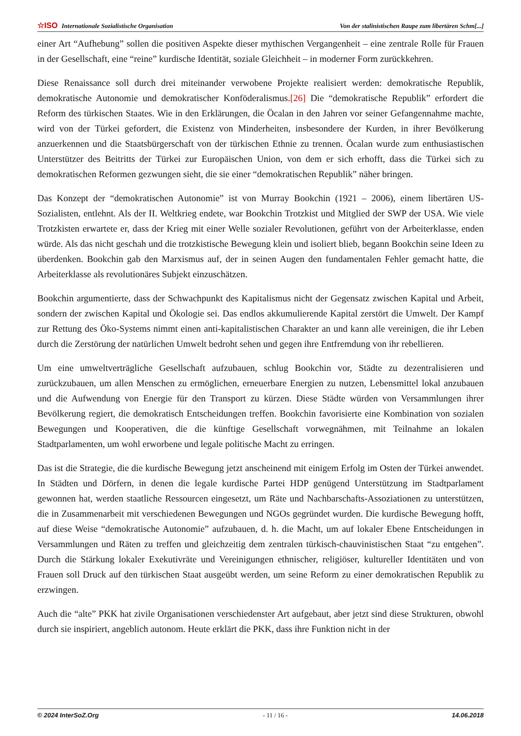☆ISO Internationale Sozialistische Organisation Von der stalinistischen Raupe zum libertären Schm[...]
einer Art “Aufhebung” sollen die positiven Aspekte dieser mythischen Vergangenheit – eine zentrale Rolle für Frauen in der Gesellschaft, eine “reine” kurdische Identität, soziale Gleichheit – in moderner Form zurückkehren.
Diese Renaissance soll durch drei miteinander verwobene Projekte realisiert werden: demokratische Republik, demokratische Autonomie und demokratischer Konföderalismus.[26] Die “demokratische Republik” erfordert die Reform des türkischen Staates. Wie in den Erklärungen, die Öcalan in den Jahren vor seiner Gefangennahme machte, wird von der Türkei gefordert, die Existenz von Minderheiten, insbesondere der Kurden, in ihrer Bevölkerung anzuerkennen und die Staatsbürgerschaft von der türkischen Ethnie zu trennen. Öcalan wurde zum enthusiastischen Unterstützer des Beitritts der Türkei zur Europäischen Union, von dem er sich erhofft, dass die Türkei sich zu demokratischen Reformen gezwungen sieht, die sie einer “demokratischen Republik” näher bringen.
Das Konzept der “demokratischen Autonomie” ist von Murray Bookchin (1921 – 2006), einem libertären US-Sozialisten, entlehnt. Als der II. Weltkrieg endete, war Bookchin Trotzkist und Mitglied der SWP der USA. Wie viele Trotzkisten erwartete er, dass der Krieg mit einer Welle sozialer Revolutionen, geführt von der Arbeiterklasse, enden würde. Als das nicht geschah und die trotzkistische Bewegung klein und isoliert blieb, begann Bookchin seine Ideen zu überdenken. Bookchin gab den Marxismus auf, der in seinen Augen den fundamentalen Fehler gemacht hatte, die Arbeiterklasse als revolutionäres Subjekt einzuschätzen.
Bookchin argumentierte, dass der Schwachpunkt des Kapitalismus nicht der Gegensatz zwischen Kapital und Arbeit, sondern der zwischen Kapital und Ökologie sei. Das endlos akkumulierende Kapital zerstört die Umwelt. Der Kampf zur Rettung des Öko-Systems nimmt einen anti-kapitalistischen Charakter an und kann alle vereinigen, die ihr Leben durch die Zerstörung der natürlichen Umwelt bedroht sehen und gegen ihre Entfremdung von ihr rebellieren.
Um eine umweltverträgliche Gesellschaft aufzubauen, schlug Bookchin vor, Städte zu dezentralisieren und zurückzubauen, um allen Menschen zu ermöglichen, erneuerbare Energien zu nutzen, Lebensmittel lokal anzubauen und die Aufwendung von Energie für den Transport zu kürzen. Diese Städte würden von Versammlungen ihrer Bevölkerung regiert, die demokratisch Entscheidungen treffen. Bookchin favorisierte eine Kombination von sozialen Bewegungen und Kooperativen, die die künftige Gesellschaft vorwegnähmen, mit Teilnahme an lokalen Stadtparlamenten, um wohl erworbene und legale politische Macht zu erringen.
Das ist die Strategie, die die kurdische Bewegung jetzt anscheinend mit einigem Erfolg im Osten der Türkei anwendet. In Städten und Dörfern, in denen die legale kurdische Partei HDP genügend Unterstützung im Stadtparlament gewonnen hat, werden staatliche Ressourcen eingesetzt, um Räte und Nachbarschafts-Assoziationen zu unterstützen, die in Zusammenarbeit mit verschiedenen Bewegungen und NGOs gegründet wurden. Die kurdische Bewegung hofft, auf diese Weise “demokratische Autonomie” aufzubauen, d. h. die Macht, um auf lokaler Ebene Entscheidungen in Versammlungen und Räten zu treffen und gleichzeitig dem zentralen türkisch-chauvinistischen Staat “zu entgehen”. Durch die Stärkung lokaler Exekutivräte und Vereinigungen ethnischer, religiöser, kultureller Identitäten und von Frauen soll Druck auf den türkischen Staat ausgeübt werden, um seine Reform zu einer demokratischen Republik zu erzwingen.
Auch die “alte” PKK hat zivile Organisationen verschiedenster Art aufgebaut, aber jetzt sind diese Strukturen, obwohl durch sie inspiriert, angeblich autonom. Heute erklärt die PKK, dass ihre Funktion nicht in der
© 2024 InterSoZ.Org - 11 / 16 - 14.06.2018